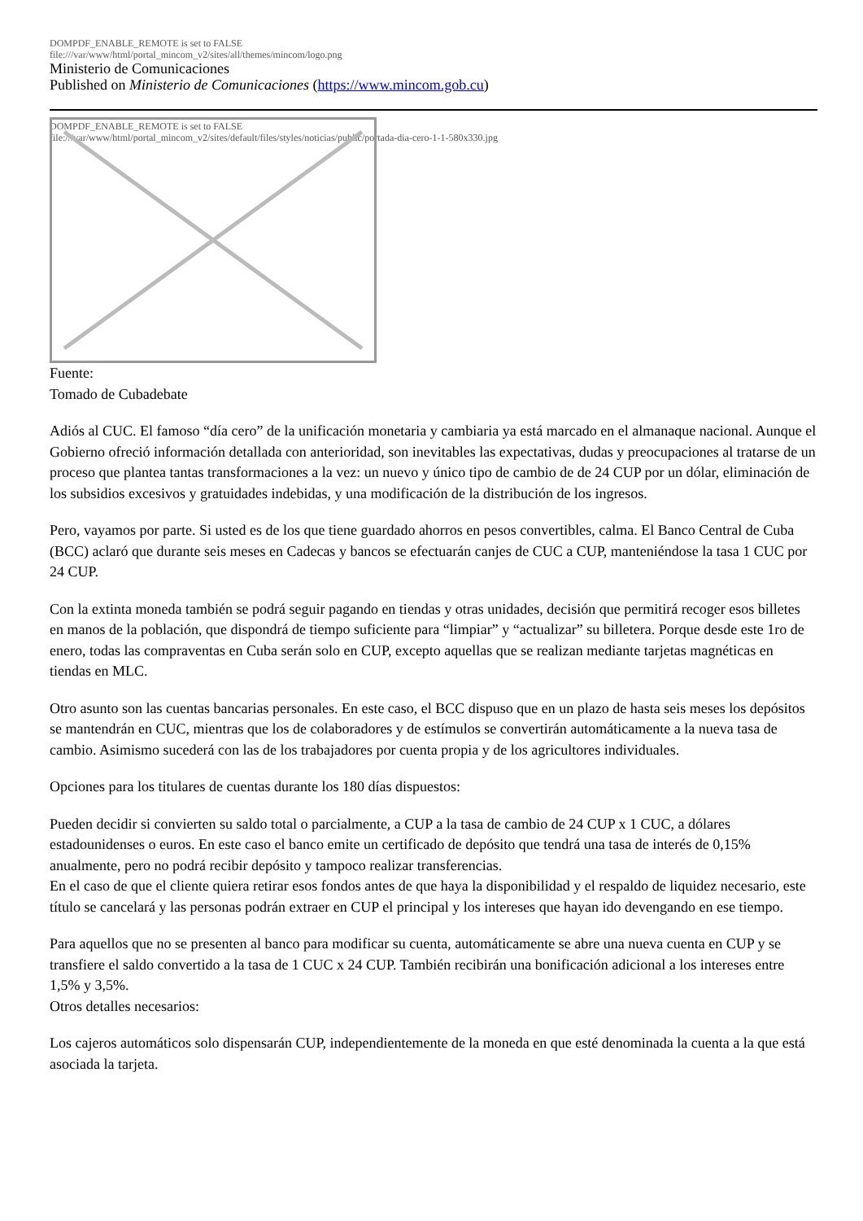DOMPDF_ENABLE_REMOTE is set to FALSE
file:///var/www/html/portal_mincom_v2/sites/all/themes/mincom/logo.png
Ministerio de Comunicaciones
Published on Ministerio de Comunicaciones (https://www.mincom.gob.cu)
DOMPDF_ENABLE_REMOTE is set to FALSE
file:///var/www/html/portal_mincom_v2/sites/default/files/styles/noticias/public/portada-dia-cero-1-1-580x330.jpg
Fuente:
Tomado de Cubadebate
Adiós al CUC. El famoso “día cero” de la unificación monetaria y cambiaria ya está marcado en el almanaque nacional. Aunque el Gobierno ofreció información detallada con anterioridad, son inevitables las expectativas, dudas y preocupaciones al tratarse de un proceso que plantea tantas transformaciones a la vez: un nuevo y único tipo de cambio de de 24 CUP por un dólar, eliminación de los subsidios excesivos y gratuidades indebidas, y una modificación de la distribución de los ingresos.
Pero, vayamos por parte. Si usted es de los que tiene guardado ahorros en pesos convertibles, calma. El Banco Central de Cuba (BCC) aclaró que durante seis meses en Cadecas y bancos se efectuarán canjes de CUC a CUP, manteniéndose la tasa 1 CUC por 24 CUP.
Con la extinta moneda también se podrá seguir pagando en tiendas y otras unidades, decisión que permitirá recoger esos billetes en manos de la población, que dispondrá de tiempo suficiente para “limpiar” y “actualizar” su billetera. Porque desde este 1ro de enero, todas las compraventas en Cuba serán solo en CUP, excepto aquellas que se realizan mediante tarjetas magnéticas en tiendas en MLC.
Otro asunto son las cuentas bancarias personales. En este caso, el BCC dispuso que en un plazo de hasta seis meses los depósitos se mantendrán en CUC, mientras que los de colaboradores y de estímulos se convertirán automáticamente a la nueva tasa de cambio. Asimismo sucederá con las de los trabajadores por cuenta propia y de los agricultores individuales.
Opciones para los titulares de cuentas durante los 180 días dispuestos:
Pueden decidir si convierten su saldo total o parcialmente, a CUP a la tasa de cambio de 24 CUP x 1 CUC, a dólares estadounidenses o euros. En este caso el banco emite un certificado de depósito que tendrá una tasa de interés de 0,15% anualmente, pero no podrá recibir depósito y tampoco realizar transferencias.
En el caso de que el cliente quiera retirar esos fondos antes de que haya la disponibilidad y el respaldo de liquidez necesario, este título se cancelará y las personas podrán extraer en CUP el principal y los intereses que hayan ido devengando en ese tiempo.
Para aquellos que no se presenten al banco para modificar su cuenta, automáticamente se abre una nueva cuenta en CUP y se transfiere el saldo convertido a la tasa de 1 CUC x 24 CUP. También recibirán una bonificación adicional a los intereses entre 1,5% y 3,5%.
Otros detalles necesarios:
Los cajeros automáticos solo dispensarán CUP, independientemente de la moneda en que esté denominada la cuenta a la que está asociada la tarjeta.